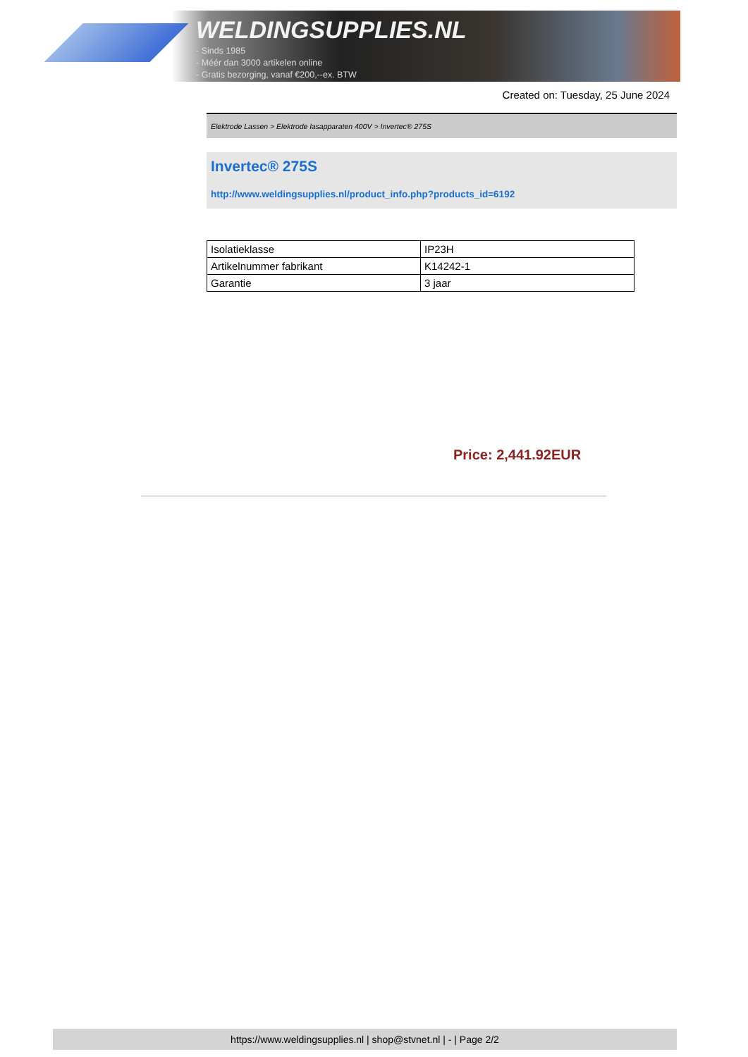WELDINGSUPPLIES.NL
- Sinds 1985
- Méér dan 3000 artikelen online
- Gratis bezorging, vanaf €200,--ex. BTW
Created on: Tuesday, 25 June 2024
Elektrode Lassen > Elektrode lasapparaten 400V > Invertec® 275S
Invertec® 275S
http://www.weldingsupplies.nl/product_info.php?products_id=6192
| Isolatieklasse | IP23H |
| Artikelnummer fabrikant | K14242-1 |
| Garantie | 3 jaar |
Price: 2,441.92EUR
https://www.weldingsupplies.nl | shop@stvnet.nl | - | Page 2/2